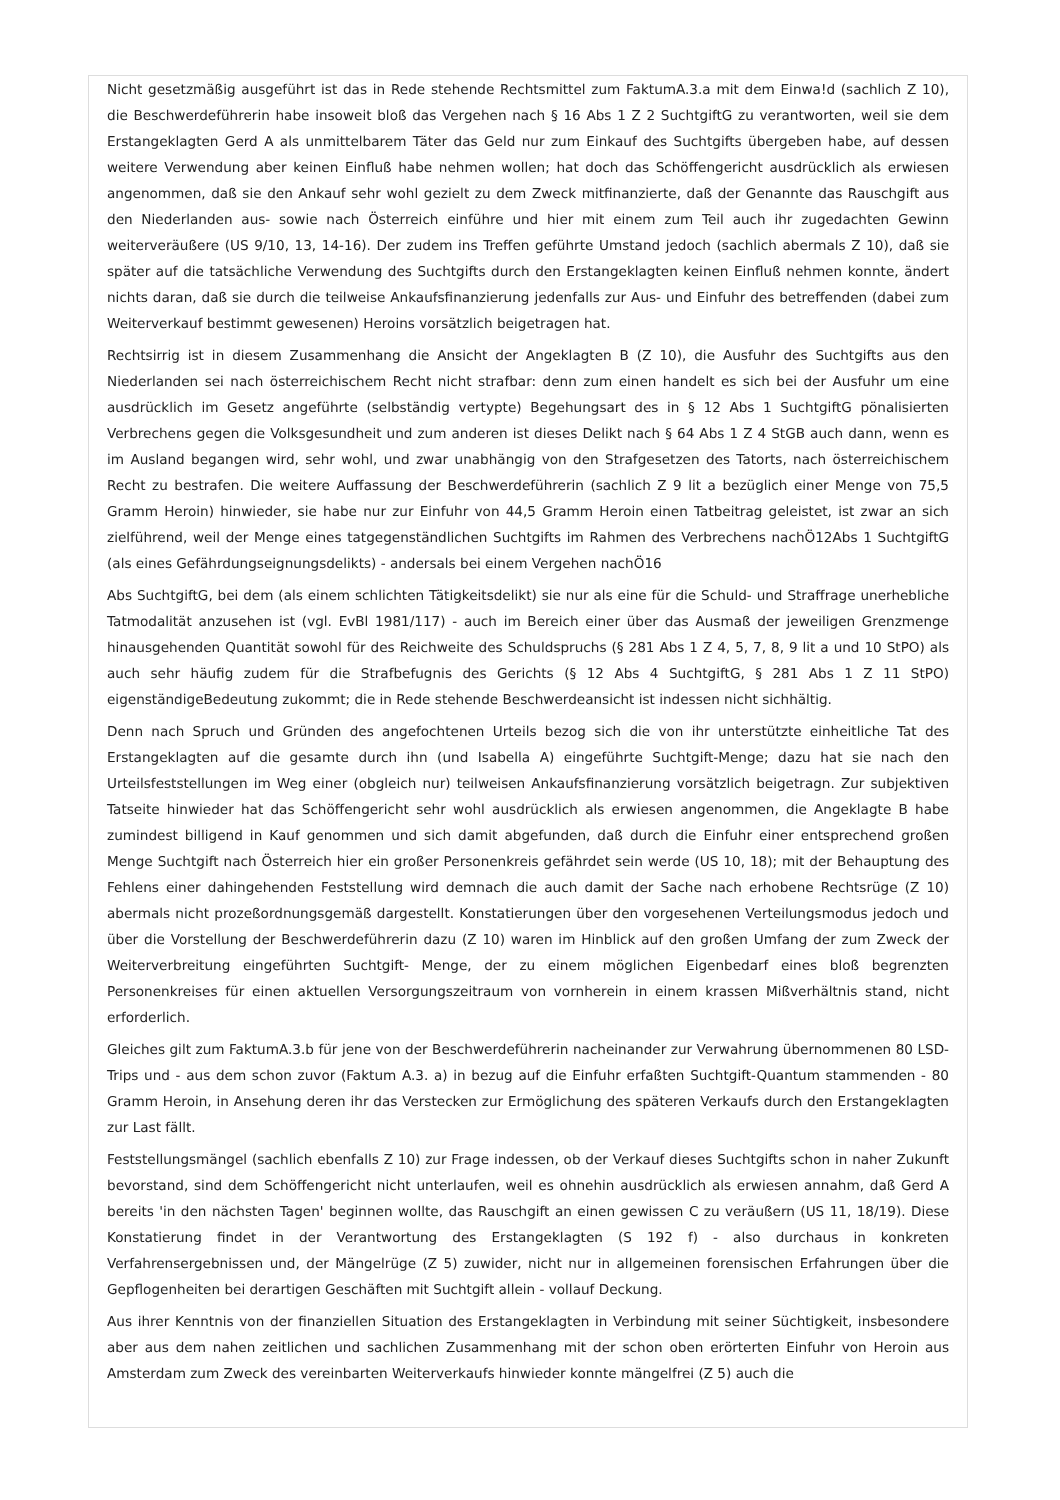Nicht gesetzmäßig ausgeführt ist das in Rede stehende Rechtsmittel zum FaktumA.3.a mit dem Einwa!d (sachlich Z 10), die Beschwerdeführerin habe insoweit bloß das Vergehen nach § 16 Abs 1 Z 2 SuchtgiftG zu verantworten, weil sie dem Erstangeklagten Gerd A als unmittelbarem Täter das Geld nur zum Einkauf des Suchtgifts übergeben habe, auf dessen weitere Verwendung aber keinen Einfluß habe nehmen wollen; hat doch das Schöffengericht ausdrücklich als erwiesen angenommen, daß sie den Ankauf sehr wohl gezielt zu dem Zweck mitfinanzierte, daß der Genannte das Rauschgift aus den Niederlanden aus- sowie nach Österreich einführe und hier mit einem zum Teil auch ihr zugedachten Gewinn weiterveräußere (US 9/10, 13, 14-16). Der zudem ins Treffen geführte Umstand jedoch (sachlich abermals Z 10), daß sie später auf die tatsächliche Verwendung des Suchtgifts durch den Erstangeklagten keinen Einfluß nehmen konnte, ändert nichts daran, daß sie durch die teilweise Ankaufsfinanzierung jedenfalls zur Aus- und Einfuhr des betreffenden (dabei zum Weiterverkauf bestimmt gewesenen) Heroins vorsätzlich beigetragen hat.
Rechtsirrig ist in diesem Zusammenhang die Ansicht der Angeklagten B (Z 10), die Ausfuhr des Suchtgifts aus den Niederlanden sei nach österreichischem Recht nicht strafbar: denn zum einen handelt es sich bei der Ausfuhr um eine ausdrücklich im Gesetz angeführte (selbständig vertypte) Begehungsart des in § 12 Abs 1 SuchtgiftG pönalisierten Verbrechens gegen die Volksgesundheit und zum anderen ist dieses Delikt nach § 64 Abs 1 Z 4 StGB auch dann, wenn es im Ausland begangen wird, sehr wohl, und zwar unabhängig von den Strafgesetzen des Tatorts, nach österreichischem Recht zu bestrafen. Die weitere Auffassung der Beschwerdeführerin (sachlich Z 9 lit a bezüglich einer Menge von 75,5 Gramm Heroin) hinwieder, sie habe nur zur Einfuhr von 44,5 Gramm Heroin einen Tatbeitrag geleistet, ist zwar an sich zielführend, weil der Menge eines tatgegenständlichen Suchtgifts im Rahmen des Verbrechens nachÖ12Abs 1 SuchtgiftG (als eines Gefährdungseignungsdelikts) - andersals bei einem Vergehen nachÖ16
Abs SuchtgiftG, bei dem (als einem schlichten Tätigkeitsdelikt) sie nur als eine für die Schuld- und Straffrage unerhebliche Tatmodalität anzusehen ist (vgl. EvBl 1981/117) - auch im Bereich einer über das Ausmaß der jeweiligen Grenzmenge hinausgehenden Quantität sowohl für des Reichweite des Schuldspruchs (§ 281 Abs 1 Z 4, 5, 7, 8, 9 lit a und 10 StPO) als auch sehr häufig zudem für die Strafbefugnis des Gerichts (§ 12 Abs 4 SuchtgiftG, § 281 Abs 1 Z 11 StPO) eigenständigeBedeutung zukommt; die in Rede stehende Beschwerdeansicht ist indessen nicht sichhältig.
Denn nach Spruch und Gründen des angefochtenen Urteils bezog sich die von ihr unterstützte einheitliche Tat des Erstangeklagten auf die gesamte durch ihn (und Isabella A) eingeführte Suchtgift-Menge; dazu hat sie nach den Urteilsfeststellungen im Weg einer (obgleich nur) teilweisen Ankaufsfinanzierung vorsätzlich beigetragn. Zur subjektiven Tatseite hinwieder hat das Schöffengericht sehr wohl ausdrücklich als erwiesen angenommen, die Angeklagte B habe zumindest billigend in Kauf genommen und sich damit abgefunden, daß durch die Einfuhr einer entsprechend großen Menge Suchtgift nach Österreich hier ein großer Personenkreis gefährdet sein werde (US 10, 18); mit der Behauptung des Fehlens einer dahingehenden Feststellung wird demnach die auch damit der Sache nach erhobene Rechtsrüge (Z 10) abermals nicht prozeßordnungsgemäß dargestellt. Konstatierungen über den vorgesehenen Verteilungsmodus jedoch und über die Vorstellung der Beschwerdeführerin dazu (Z 10) waren im Hinblick auf den großen Umfang der zum Zweck der Weiterverbreitung eingeführten Suchtgift- Menge, der zu einem möglichen Eigenbedarf eines bloß begrenzten Personenkreises für einen aktuellen Versorgungszeitraum von vornherein in einem krassen Mißverhältnis stand, nicht erforderlich.
Gleiches gilt zum FaktumA.3.b für jene von der Beschwerdeführerin nacheinander zur Verwahrung übernommenen 80 LSD-Trips und - aus dem schon zuvor (Faktum A.3. a) in bezug auf die Einfuhr erfaßten Suchtgift-Quantum stammenden - 80 Gramm Heroin, in Ansehung deren ihr das Verstecken zur Ermöglichung des späteren Verkaufs durch den Erstangeklagten zur Last fällt.
Feststellungsmängel (sachlich ebenfalls Z 10) zur Frage indessen, ob der Verkauf dieses Suchtgifts schon in naher Zukunft bevorstand, sind dem Schöffengericht nicht unterlaufen, weil es ohnehin ausdrücklich als erwiesen annahm, daß Gerd A bereits 'in den nächsten Tagen' beginnen wollte, das Rauschgift an einen gewissen C zu veräußern (US 11, 18/19). Diese Konstatierung findet in der Verantwortung des Erstangeklagten (S 192 f) - also durchaus in konkreten Verfahrensergebnissen und, der Mängelrüge (Z 5) zuwider, nicht nur in allgemeinen forensischen Erfahrungen über die Gepflogenheiten bei derartigen Geschäften mit Suchtgift allein - vollauf Deckung.
Aus ihrer Kenntnis von der finanziellen Situation des Erstangeklagten in Verbindung mit seiner Süchtigkeit, insbesondere aber aus dem nahen zeitlichen und sachlichen Zusammenhang mit der schon oben erörterten Einfuhr von Heroin aus Amsterdam zum Zweck des vereinbarten Weiterverkaufs hinwieder konnte mängelfrei (Z 5) auch die